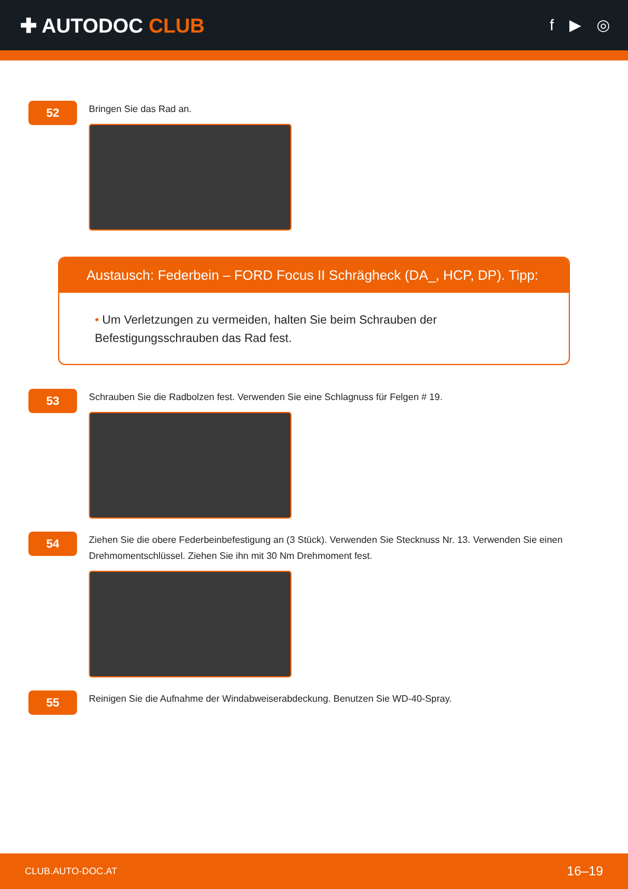✚ AUTODOC CLUB
f ▶ ◎
52
Bringen Sie das Rad an.
Austausch: Federbein – FORD Focus II Schrägheck (DA_, HCP, DP). Tipp:
• Um Verletzungen zu vermeiden, halten Sie beim Schrauben der
Befestigungsschrauben das Rad fest.
53
Schrauben Sie die Radbolzen fest. Verwenden Sie eine Schlagnuss für Felgen # 19.
54
Ziehen Sie die obere Federbeinbefestigung an (3 Stück). Verwenden Sie Stecknuss Nr. 13. Verwenden Sie einen Drehmomentschlüssel. Ziehen Sie ihn mit 30 Nm Drehmoment fest.
55
Reinigen Sie die Aufnahme der Windabweiserabdeckung. Benutzen Sie WD-40-Spray.
CLUB.AUTO-DOC.AT 16–19